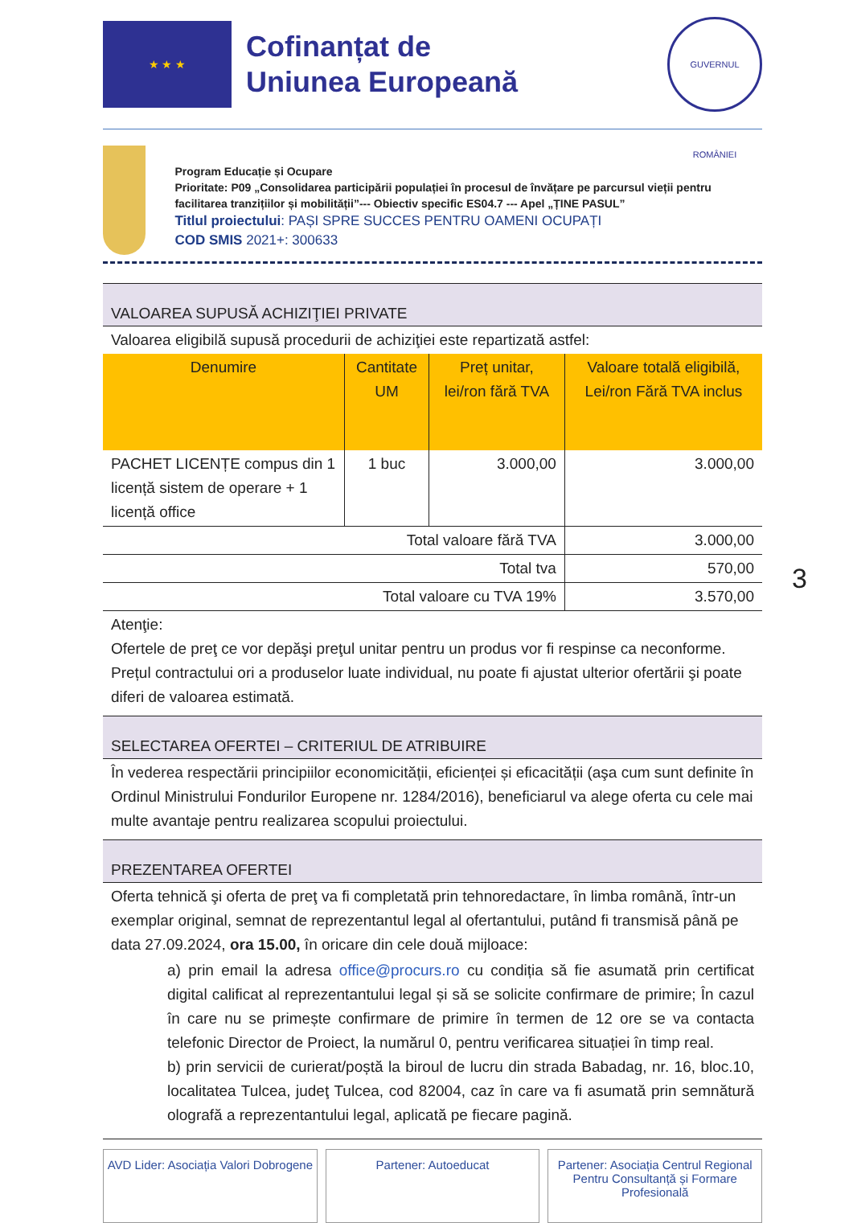★ ★ ★
Cofinanțat de
Uniunea Europeană
GUVERNUL ROMÂNIEI
Program Educație și Ocupare
Prioritate: P09 „Consolidarea participării populației în procesul de învățare pe parcursul vieții pentru facilitarea tranzițiilor și mobilității”--- Obiectiv specific ES04.7 --- Apel „ȚINE PASUL”
Titlul proiectului: PAȘI SPRE SUCCES PENTRU OAMENI OCUPAȚI
COD SMIS 2021+: 300633
VALOAREA SUPUSĂ ACHIZIŢIEI PRIVATE
Valoarea eligibilă supusă procedurii de achiziţiei este repartizată astfel:
| Denumire | Cantitate UM | Preț unitar, lei/ron fără TVA | Valoare totală eligibilă, Lei/ron Fără TVA inclus |
| --- | --- | --- | --- |
| PACHET LICENȚE compus din 1 licență sistem de operare + 1 licență office | 1 buc | 3.000,00 | 3.000,00 |
| Total valoare fără TVA | | | 3.000,00 |
| Total tva | | | 570,00 |
| Total valoare cu TVA 19% | | | 3.570,00 |
Atenţie:
Ofertele de preţ ce vor depăşi preţul unitar pentru un produs vor fi respinse ca neconforme. Prețul contractului ori a produselor luate individual, nu poate fi ajustat ulterior ofertării şi poate diferi de valoarea estimată.
SELECTAREA OFERTEI – CRITERIUL DE ATRIBUIRE
În vederea respectării principiilor economicității, eficienței și eficacității (aşa cum sunt definite în Ordinul Ministrului Fondurilor Europene nr. 1284/2016), beneficiarul va alege oferta cu cele mai multe avantaje pentru realizarea scopului proiectului.
PREZENTAREA OFERTEI
Oferta tehnică şi oferta de preţ va fi completată prin tehnoredactare, în limba română, într-un exemplar original, semnat de reprezentantul legal al ofertantului, putând fi transmisă până pe data 27.09.2024, ora 15.00, în oricare din cele două mijloace:
a) prin email la adresa office@procurs.ro cu condiția să fie asumată prin certificat digital calificat al reprezentantului legal și să se solicite confirmare de primire; În cazul în care nu se primește confirmare de primire în termen de 12 ore se va contacta telefonic Director de Proiect, la numărul 0, pentru verificarea situației în timp real.
b) prin servicii de curierat/poștă la biroul de lucru din strada Babadag, nr. 16, bloc.10, localitatea Tulcea, judeţ Tulcea, cod 82004, caz în care va fi asumată prin semnătură olografă a reprezentantului legal, aplicată pe fiecare pagină.
AVD Lider: Asociația Valori Dobrogene
Partener: Autoeducat Partener: Asociația Centrul Regional Pentru Consultanță și Formare Profesională
3